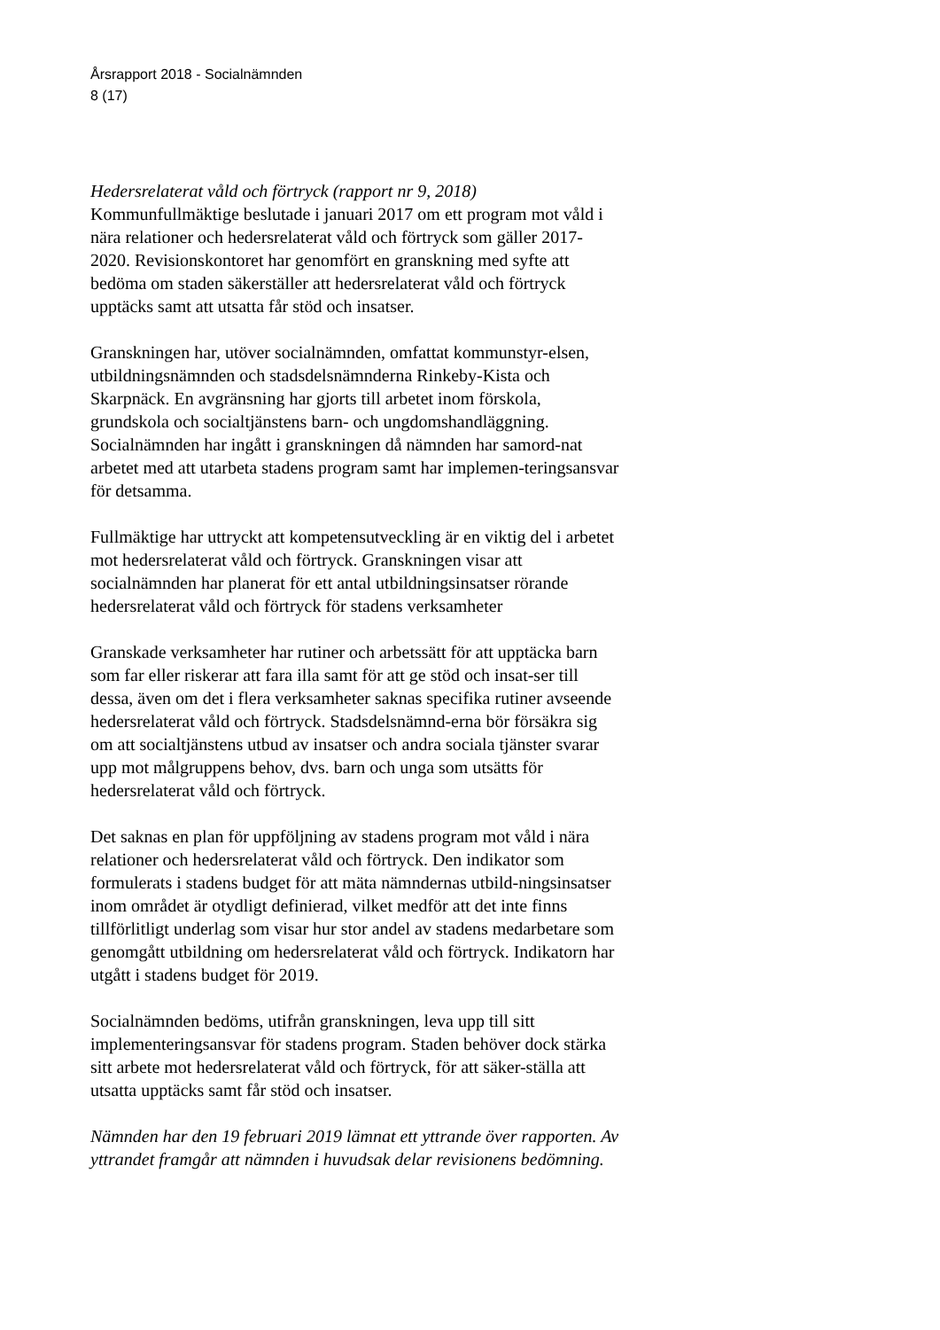Årsrapport 2018 - Socialnämnden
8 (17)
Hedersrelaterat våld och förtryck (rapport nr 9, 2018)
Kommunfullmäktige beslutade i januari 2017 om ett program mot våld i nära relationer och hedersrelaterat våld och förtryck som gäller 2017-2020. Revisionskontoret har genomfört en granskning med syfte att bedöma om staden säkerställer att hedersrelaterat våld och förtryck upptäcks samt att utsatta får stöd och insatser.
Granskningen har, utöver socialnämnden, omfattat kommunstyr-elsen, utbildningsnämnden och stadsdelsnämnderna Rinkeby-Kista och Skarpnäck. En avgränsning har gjorts till arbetet inom förskola, grundskola och socialtjänstens barn- och ungdomshandläggning. Socialnämnden har ingått i granskningen då nämnden har samord-nat arbetet med att utarbeta stadens program samt har implemen-teringsansvar för detsamma.
Fullmäktige har uttryckt att kompetensutveckling är en viktig del i arbetet mot hedersrelaterat våld och förtryck. Granskningen visar att socialnämnden har planerat för ett antal utbildningsinsatser rörande hedersrelaterat våld och förtryck för stadens verksamheter
Granskade verksamheter har rutiner och arbetssätt för att upptäcka barn som far eller riskerar att fara illa samt för att ge stöd och insat-ser till dessa, även om det i flera verksamheter saknas specifika rutiner avseende hedersrelaterat våld och förtryck. Stadsdelsnämnd-erna bör försäkra sig om att socialtjänstens utbud av insatser och andra sociala tjänster svarar upp mot målgruppens behov, dvs. barn och unga som utsätts för hedersrelaterat våld och förtryck.
Det saknas en plan för uppföljning av stadens program mot våld i nära relationer och hedersrelaterat våld och förtryck. Den indikator som formulerats i stadens budget för att mäta nämndernas utbild-ningsinsatser inom området är otydligt definierad, vilket medför att det inte finns tillförlitligt underlag som visar hur stor andel av stadens medarbetare som genomgått utbildning om hedersrelaterat våld och förtryck. Indikatorn har utgått i stadens budget för 2019.
Socialnämnden bedöms, utifrån granskningen, leva upp till sitt implementeringsansvar för stadens program. Staden behöver dock stärka sitt arbete mot hedersrelaterat våld och förtryck, för att säker-ställa att utsatta upptäcks samt får stöd och insatser.
Nämnden har den 19 februari 2019 lämnat ett yttrande över rapporten. Av yttrandet framgår att nämnden i huvudsak delar revisionens bedömning.